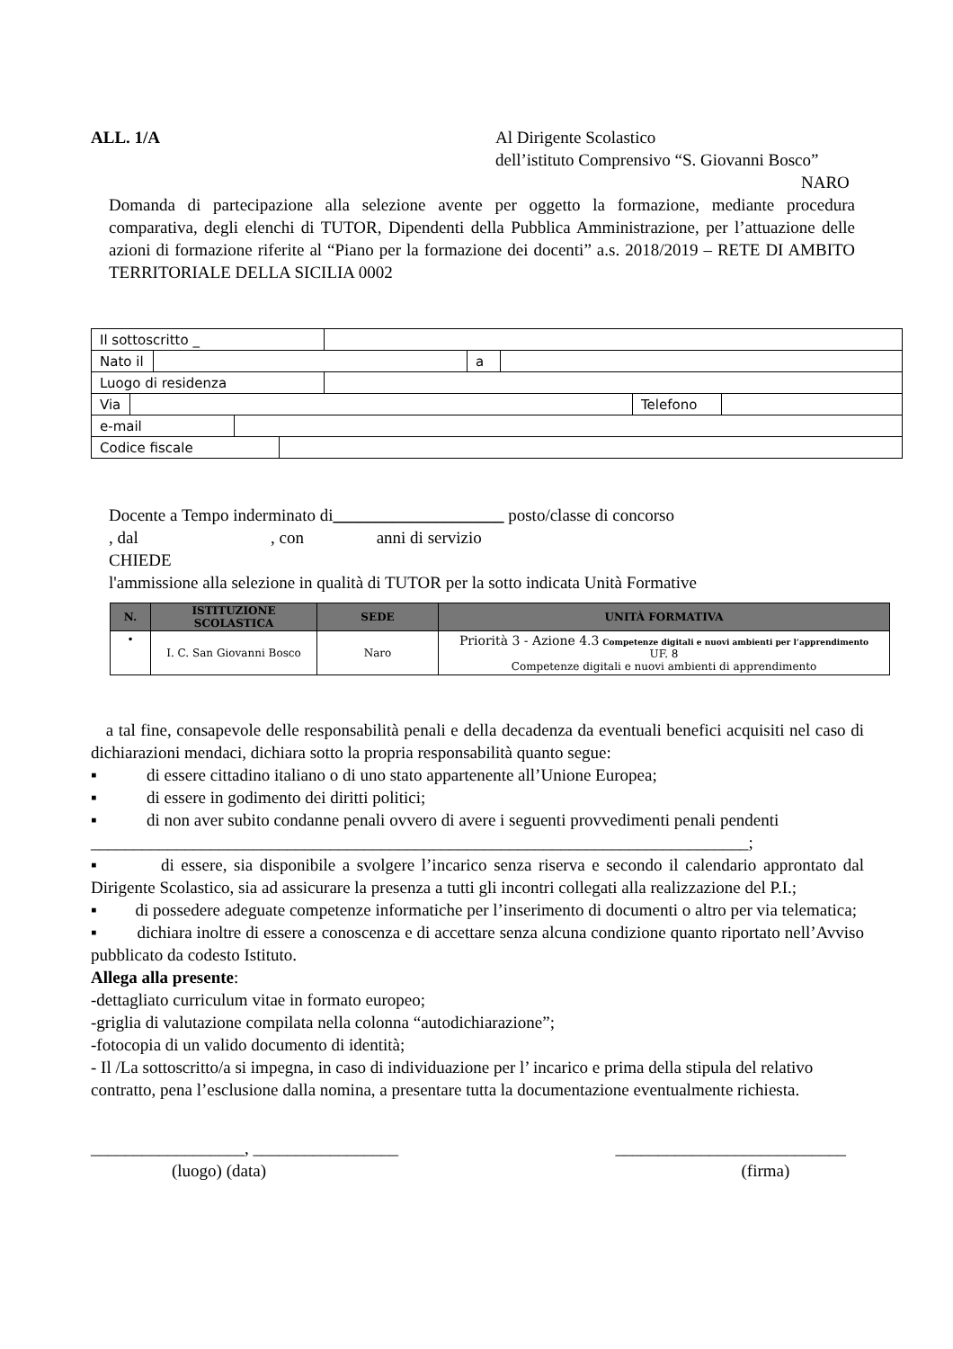ALL. 1/A Al Dirigente Scolastico
dell’istituto Comprensivo “S. Giovanni Bosco”
NARO
Domanda di partecipazione alla selezione avente per oggetto la formazione, mediante procedura comparativa, degli elenchi di TUTOR, Dipendenti della Pubblica Amministrazione, per l’attuazione delle azioni di formazione riferite al “Piano per la formazione dei docenti” a.s. 2018/2019 – RETE DI AMBITO TERRITORIALE DELLA SICILIA 0002
| Il sottoscritto _ | |
| / Nato il / / a / / | |
| Luogo di residenza | |
| / Via / / Telefono / / | |
| / e-mail / / | |
| / Codice fiscale / / | |
Docente a Tempo inderminato di____________________ posto/classe di concorso
, dal , con anni di servizio
CHIEDE
l'ammissione alla selezione in qualità di TUTOR per la sotto indicata Unità Formative
| N. | ISTITUZIONE SCOLASTICA | SEDE | UNITÀ FORMATIVA |
| --- | --- | --- | --- |
| • | I. C. San Giovanni Bosco | Naro | Priorità 3 - Azione 4.3 Competenze digitali e nuovi ambienti per l’apprendimento UF. 8 Competenze digitali e nuovi ambienti di apprendimento |
a tal fine, consapevole delle responsabilità penali e della decadenza da eventuali benefici acquisiti nel caso di dichiarazioni mendaci, dichiara sotto la propria responsabilità quanto segue:
▪ di essere cittadino italiano o di uno stato appartenente all’Unione Europea;
▪ di essere in godimento dei diritti politici;
▪ di non aver subito condanne penali ovvero di avere i seguenti provvedimenti penali pendenti
_____________________________________________________________________________;
▪ di essere, sia disponibile a svolgere l’incarico senza riserva e secondo il calendario approntato dal Dirigente Scolastico, sia ad assicurare la presenza a tutti gli incontri collegati alla realizzazione del P.I.;
▪ di possedere adeguate competenze informatiche per l’inserimento di documenti o altro per via telematica;
▪ dichiara inoltre di essere a conoscenza e di accettare senza alcuna condizione quanto riportato nell’Avviso pubblicato da codesto Istituto.
Allega alla presente:
-dettagliato curriculum vitae in formato europeo;
-griglia di valutazione compilata nella colonna “autodichiarazione”;
-fotocopia di un valido documento di identità;
- Il /La sottoscritto/a si impegna, in caso di individuazione per l’ incarico e prima della stipula del relativo contratto, pena l’esclusione dalla nomina, a presentare tutta la documentazione eventualmente richiesta.
__________________, _________________
(luogo) (data)
___________________________
(firma)